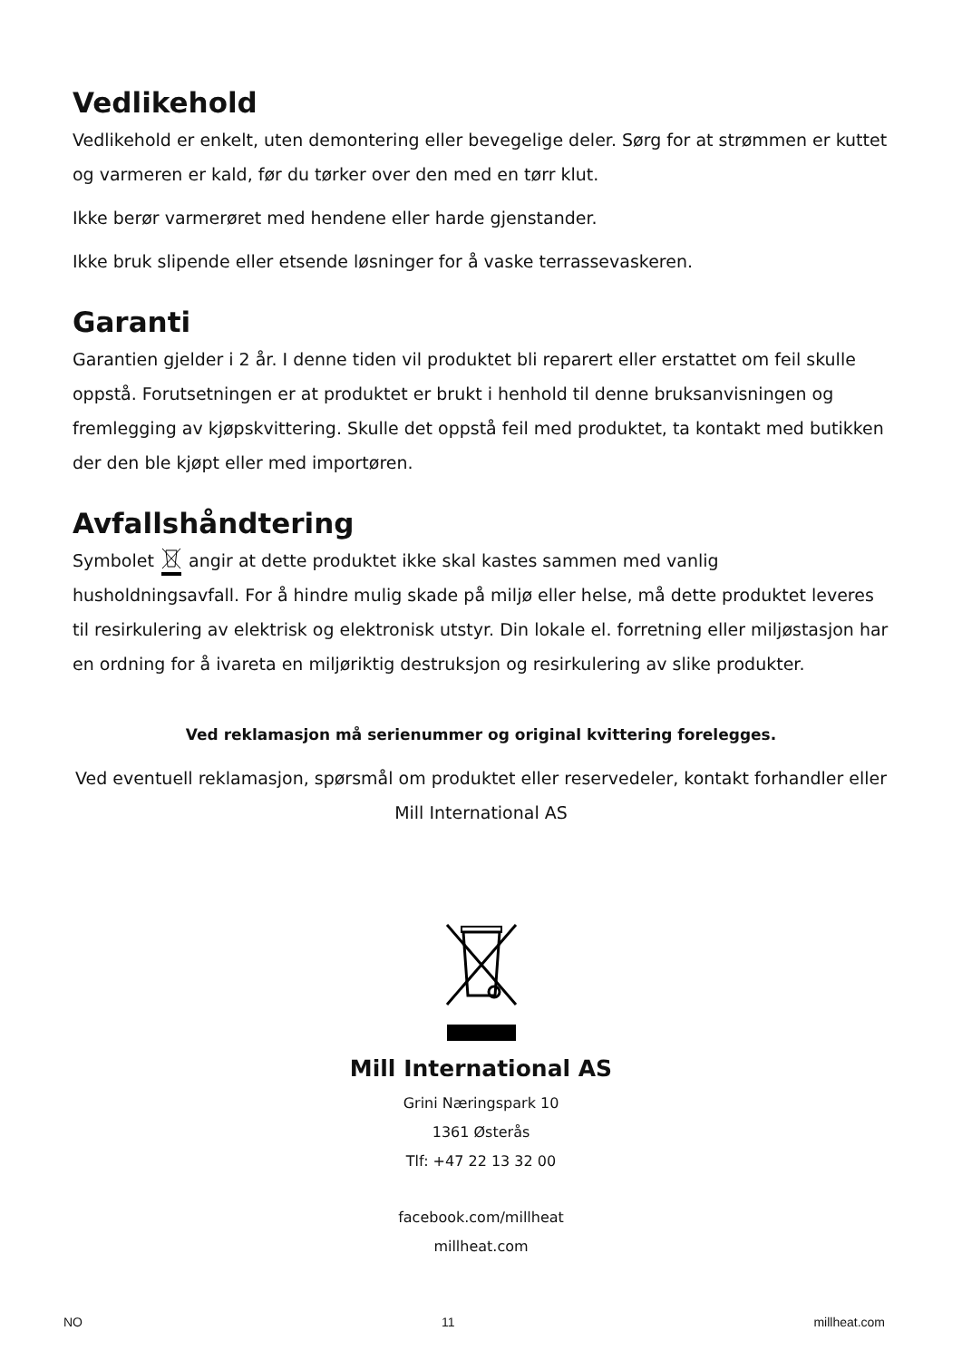Vedlikehold
Vedlikehold er enkelt, uten demontering eller bevegelige deler. Sørg for at strømmen er kuttet og varmeren er kald, før du tørker over den med en tørr klut.
Ikke berør varmerøret med hendene eller harde gjenstander.
Ikke bruk slipende eller etsende løsninger for å vaske terrassevaskeren.
Garanti
Garantien gjelder i 2 år. I denne tiden vil produktet bli reparert eller erstattet om feil skulle oppstå. Forutsetningen er at produktet er brukt i henhold til denne bruksanvisningen og fremlegging av kjøpskvittering. Skulle det oppstå feil med produktet, ta kontakt med butikken der den ble kjøpt eller med importøren.
Avfallshåndtering
Symbolet angir at dette produktet ikke skal kastes sammen med vanlig husholdningsavfall. For å hindre mulig skade på miljø eller helse, må dette produktet leveres til resirkulering av elektrisk og elektronisk utstyr. Din lokale el. forretning eller miljøstasjon har en ordning for å ivareta en miljøriktig destruksjon og resirkulering av slike produkter.
Ved reklamasjon må serienummer og original kvittering forelegges.
Ved eventuell reklamasjon, spørsmål om produktet eller reservedeler, kontakt forhandler eller Mill International AS
Mill International AS
Grini Næringspark 10
1361 Østerås
Tlf: +47 22 13 32 00
facebook.com/millheat
millheat.com
NO 11 millheat.com